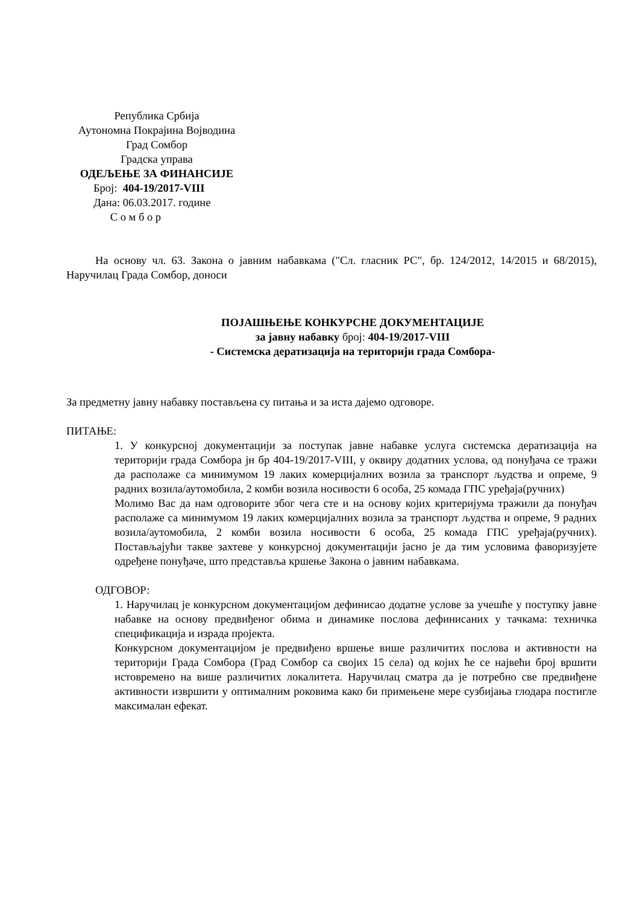Република Србија
Аутономна Покрајина Војводина
Град Сомбор
Градска управа
ОДЕЉЕЊЕ ЗА ФИНАНСИЈЕ
Број: 404-19/2017-VIII
Дана: 06.03.2017. године
С о м б о р
На основу чл. 63. Закона о јавним набавкама ("Сл. гласник РС", бр. 124/2012, 14/2015 и 68/2015), Наручилац Града Сомбор, доноси
ПОЈАШЊЕЊЕ КОНКУРСНЕ ДОКУМЕНТАЦИЈЕ
за јавну набавку број: 404-19/2017-VIII
- Системска дератизација на територији града Сомбора-
За предметну јавну набавку постављена су питања и за иста дајемо одговоре.
ПИТАЊЕ:
1. У конкурсној документацији за поступак јавне набавке услуга системска дератизација на територији града Сомбора јн бр 404-19/2017-VIII, у оквиру додатних услова, од понуђача се тражи да располаже са минимумом 19 лаких комерцијалних возила за транспорт људства и опреме, 9 радних возила/аутомобила, 2 комби возила носивости 6 особа, 25 комада ГПС уређаја(ручних)
Молимо Вас да нам одговорите због чега сте и на основу којих критеријума тражили да понуђач располаже са минимумом 19 лаких комерцијалних возила за транспорт људства и опреме, 9 радних возила/аутомобила, 2 комби возила носивости 6 особа, 25 комада ГПС уређаја(ручних). Постављајући такве захтеве у конкурсној документацији јасно је да тим условима фаворизујете одређене понуђаче, што представља кршење Закона о јавним набавкама.
ОДГОВОР:
1. Наручилац је конкурсном документацијом дефинисао додатне услове за учешће у поступку јавне набавке на основу предвиђеног обима и динамике послова дефинисаних у тачкама: техничка спецификација и израда пројекта.
Конкурсном документацијом је предвиђено вршење више различитих послова и активности на територији Града Сомбора (Град Сомбор са својих 15 села) од којих ће се највећи број вршити истовремено на више различитих локалитета. Наручилац сматра да је потребно све предвиђене активности извршити у оптималним роковима како би примењене мере сузбијања глодара постигле максималан ефекат.